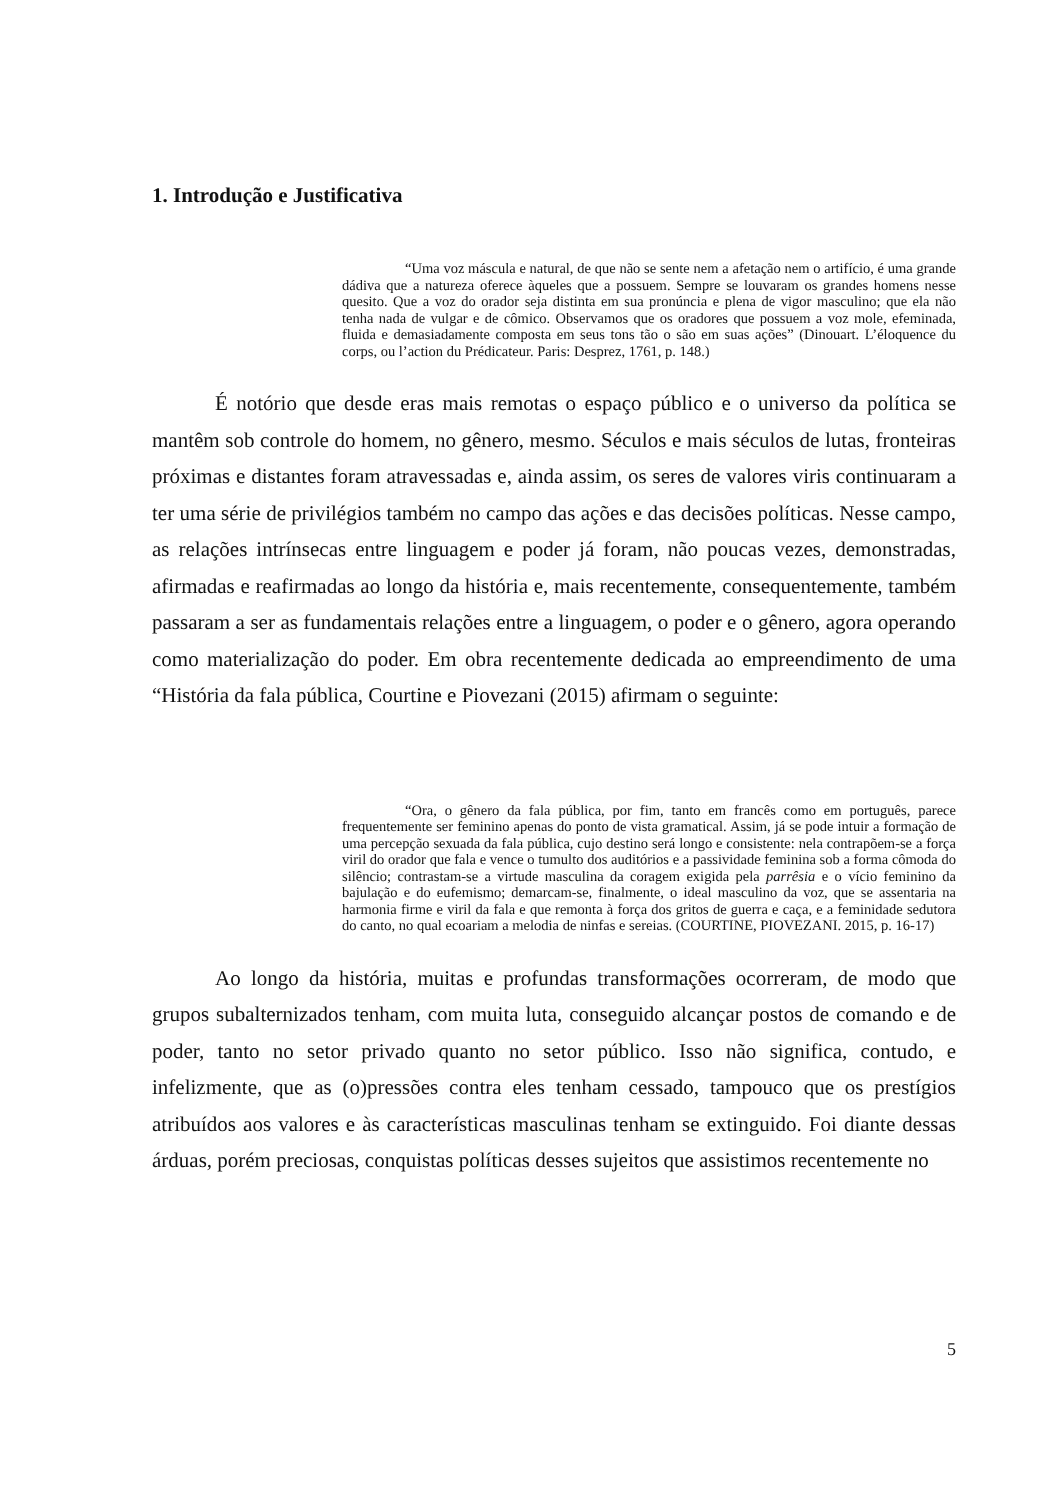1. Introdução e Justificativa
“Uma voz máscula e natural, de que não se sente nem a afetação nem o artifício, é uma grande dádiva que a natureza oferece àqueles que a possuem. Sempre se louvaram os grandes homens nesse quesito. Que a voz do orador seja distinta em sua pronúncia e plena de vigor masculino; que ela não tenha nada de vulgar e de cômico. Observamos que os oradores que possuem a voz mole, efeminada, fluida e demasiadamente composta em seus tons tão o são em suas ações” (Dinouart. L’éloquence du corps, ou l’action du Prédicateur. Paris: Desprez, 1761, p. 148.)
É notório que desde eras mais remotas o espaço público e o universo da política se mantêm sob controle do homem, no gênero, mesmo. Séculos e mais séculos de lutas, fronteiras próximas e distantes foram atravessadas e, ainda assim, os seres de valores viris continuaram a ter uma série de privilégios também no campo das ações e das decisões políticas. Nesse campo, as relações intrínsecas entre linguagem e poder já foram, não poucas vezes, demonstradas, afirmadas e reafirmadas ao longo da história e, mais recentemente, consequentemente, também passaram a ser as fundamentais relações entre a linguagem, o poder e o gênero, agora operando como materialização do poder. Em obra recentemente dedicada ao empreendimento de uma “História da fala pública, Courtine e Piovezani (2015) afirmam o seguinte:
“Ora, o gênero da fala pública, por fim, tanto em francês como em português, parece frequentemente ser feminino apenas do ponto de vista gramatical. Assim, já se pode intuir a formação de uma percepção sexuada da fala pública, cujo destino será longo e consistente: nela contrapõem-se a força viril do orador que fala e vence o tumulto dos auditórios e a passividade feminina sob a forma cômoda do silêncio; contrastam-se a virtude masculina da coragem exigida pela parrêsia e o vício feminino da bajulação e do eufemismo; demarcam-se, finalmente, o ideal masculino da voz, que se assentaria na harmonia firme e viril da fala e que remonta à força dos gritos de guerra e caça, e a feminidade sedutora do canto, no qual ecoariam a melodia de ninfas e sereias. (COURTINE, PIOVEZANI. 2015, p. 16-17)
Ao longo da história, muitas e profundas transformações ocorreram, de modo que grupos subalternizados tenham, com muita luta, conseguido alcançar postos de comando e de poder, tanto no setor privado quanto no setor público. Isso não significa, contudo, e infelizmente, que as (o)pressões contra eles tenham cessado, tampouco que os prestígios atribuídos aos valores e às características masculinas tenham se extinguido. Foi diante dessas árduas, porém preciosas, conquistas políticas desses sujeitos que assistimos recentemente no
5